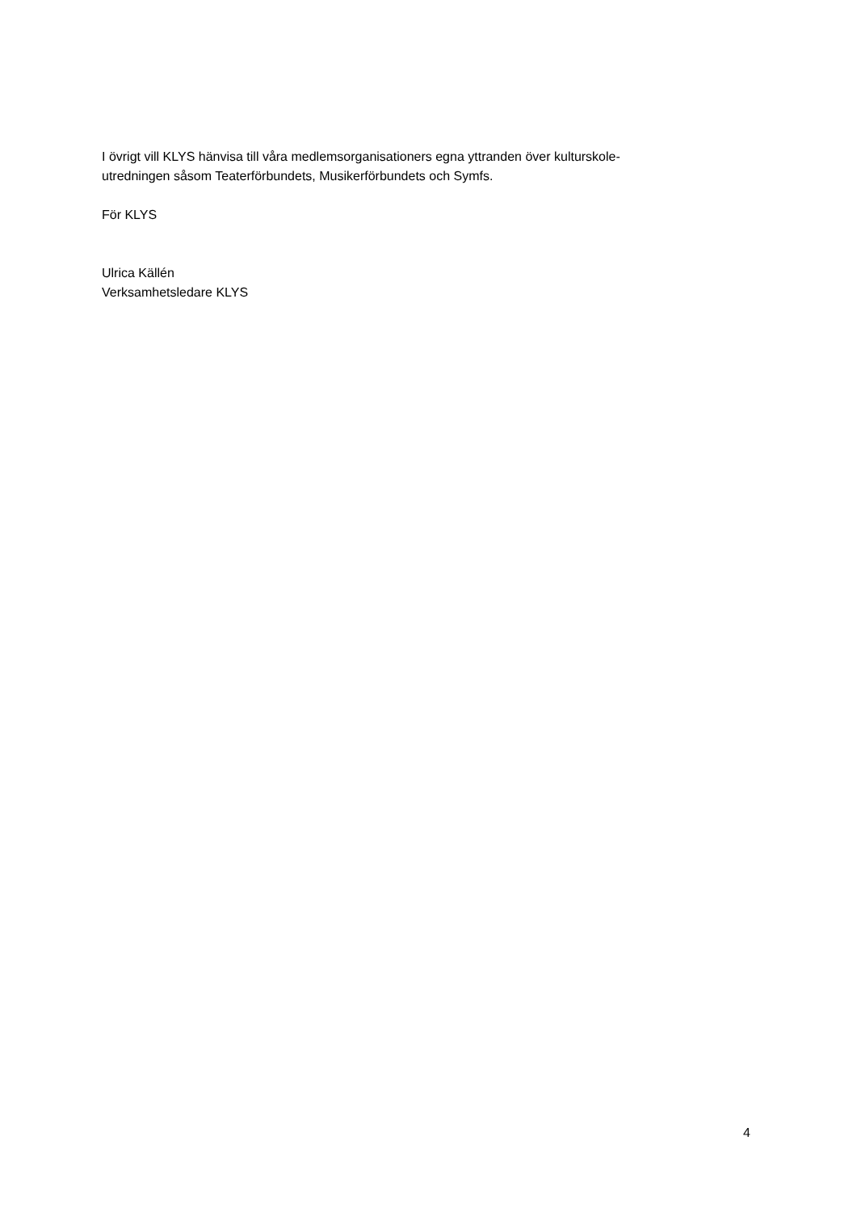I övrigt vill KLYS hänvisa till våra medlemsorganisationers egna yttranden över kulturskole-
utredningen såsom Teaterförbundets, Musikerförbundets och Symfs.
För KLYS
Ulrica Källén
Verksamhetsledare KLYS
4